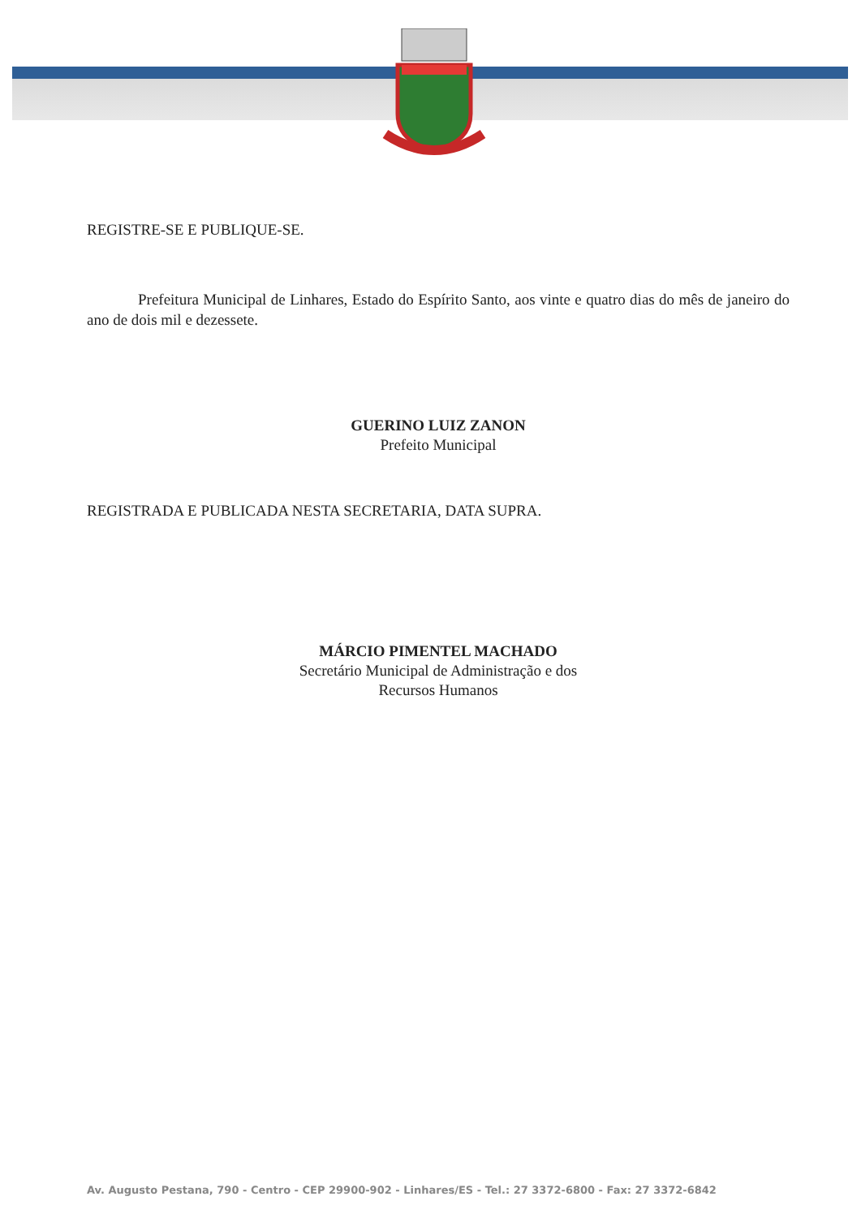REGISTRE-SE E PUBLIQUE-SE.
Prefeitura Municipal de Linhares, Estado do Espírito Santo, aos vinte e quatro dias do mês de janeiro do ano de dois mil e dezessete.
GUERINO LUIZ ZANON
Prefeito Municipal
REGISTRADA E PUBLICADA NESTA SECRETARIA, DATA SUPRA.
MÁRCIO PIMENTEL MACHADO
Secretário Municipal de Administração e dos
Recursos Humanos
Av. Augusto Pestana, 790 - Centro - CEP 29900-902 - Linhares/ES - Tel.: 27 3372-6800 - Fax: 27 3372-6842